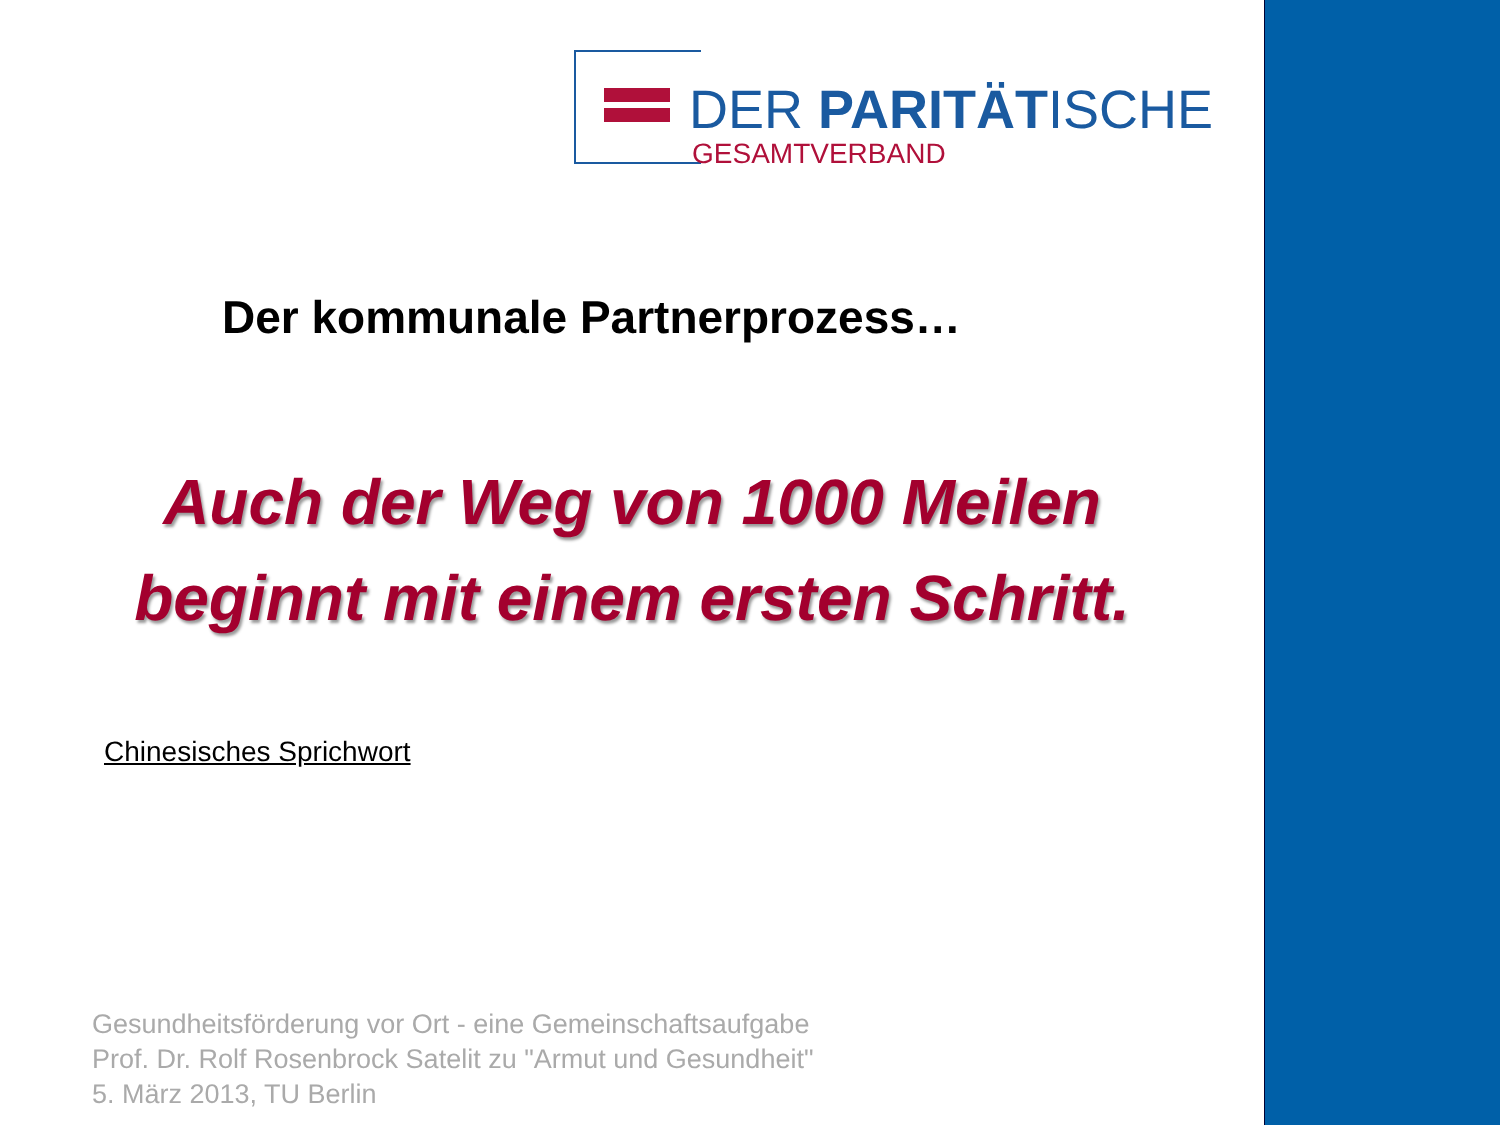DER PARITÄTISCHE
GESAMTVERBAND
Der kommunale Partnerprozess…
Auch der Weg von 1000 Meilen
beginnt mit einem ersten Schritt.
Chinesisches Sprichwort
Gesundheitsförderung vor Ort - eine Gemeinschaftsaufgabe
Prof. Dr. Rolf Rosenbrock Satelit zu "Armut und Gesundheit"
5. März 2013, TU Berlin